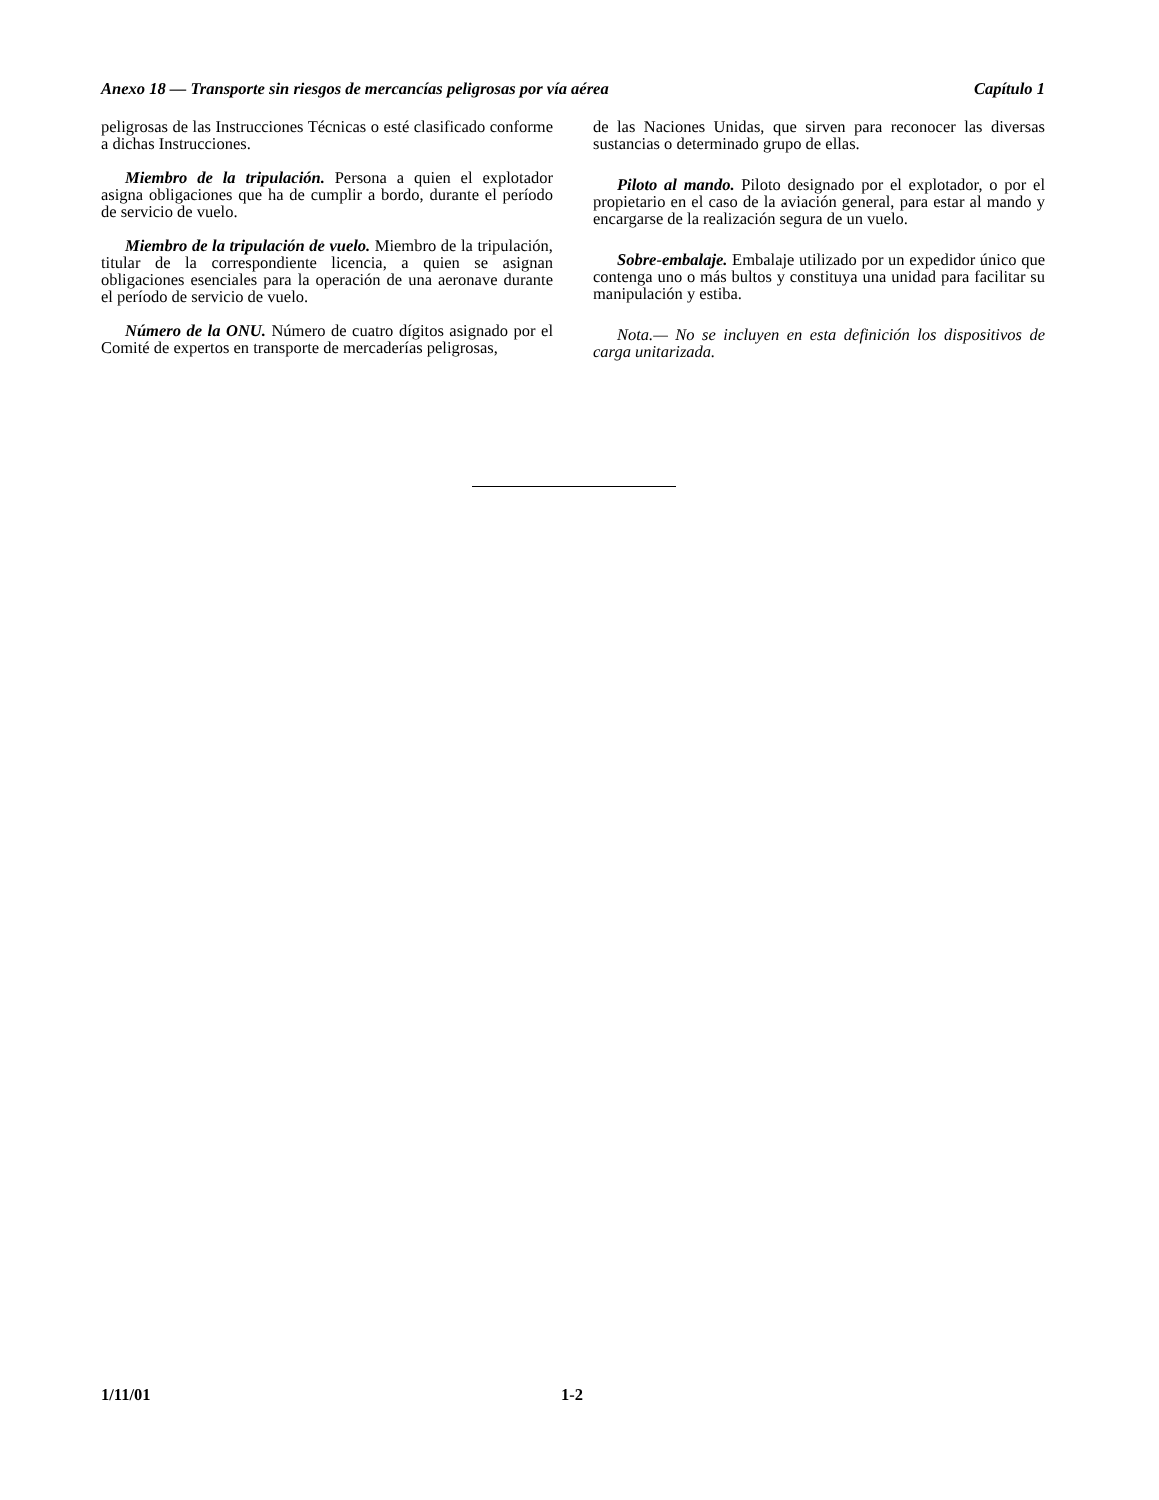Anexo 18 — Transporte sin riesgos de mercancías peligrosas por vía aérea Capítulo 1
peligrosas de las Instrucciones Técnicas o esté clasificado conforme a dichas Instrucciones.
Miembro de la tripulación. Persona a quien el explotador asigna obligaciones que ha de cumplir a bordo, durante el período de servicio de vuelo.
Miembro de la tripulación de vuelo. Miembro de la tripulación, titular de la correspondiente licencia, a quien se asignan obligaciones esenciales para la operación de una aeronave durante el período de servicio de vuelo.
Número de la ONU. Número de cuatro dígitos asignado por el Comité de expertos en transporte de mercaderías peligrosas,
de las Naciones Unidas, que sirven para reconocer las diversas sustancias o determinado grupo de ellas.
Piloto al mando. Piloto designado por el explotador, o por el propietario en el caso de la aviación general, para estar al mando y encargarse de la realización segura de un vuelo.
Sobre-embalaje. Embalaje utilizado por un expedidor único que contenga uno o más bultos y constituya una unidad para facilitar su manipulación y estiba.
Nota.— No se incluyen en esta definición los dispositivos de carga unitarizada.
1/11/01 1-2